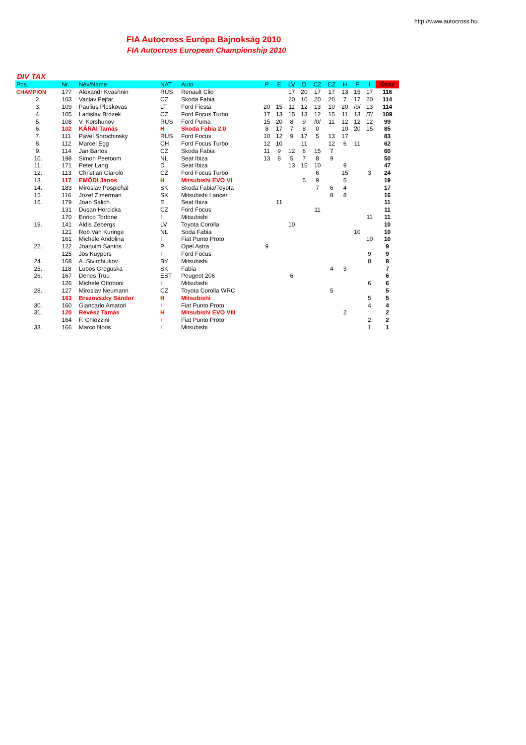http://www.autocross.hu
FIA Autocross Európa Bajnokság 2010
FIA Autocross European Championship 2010
DIV TAX
| Pos. | Nr. | Név/Name | NAT | Auto | P | E | LV | D | CZ | CZ | H | F | I | Össz |
| --- | --- | --- | --- | --- | --- | --- | --- | --- | --- | --- | --- | --- | --- | --- |
| CHAMPION | 177 | Alexandr Kvashnin | RUS | Renault Clio | | | 17 | 20 | 17 | 17 | 13 | 15 | 17 | 116 |
| 2. | 103 | Vaclav Fejfar | CZ | Skoda Fabia | | | 20 | 10 | 20 | 20 | 7 | 17 | 20 | 114 |
| 3. | 109 | Paulius Pleskovas | LT | Ford Fiesta | 20 | 15 | 11 | 12 | 13 | 10 | 20 | /9/ | 13 | 114 |
| 4. | 105 | Ladislav Brozek | CZ | Ford Focus Turbo | 17 | 13 | 15 | 13 | 12 | 15 | 11 | 13 | /7/ | 109 |
| 5. | 108 | V. Korshunov | RUS | Ford Puma | 15 | 20 | 8 | 9 | /0/ | 11 | 12 | 12 | 12 | 99 |
| 6. | 102 | KÁRAI Tamás | H | Skoda Fabia 2.0 | 8 | 17 | 7 | 8 | 0 | | 10 | 20 | 15 | 85 |
| 7. | 111 | Pavel Sorochinsky | RUS | Ford Focus | 10 | 12 | 9 | 17 | 5 | 13 | 17 | | | 83 |
| 8. | 112 | Marcel Egg | CH | Ford Focus Turbo | 12 | 10 | | 11 | | 12 | 6 | 11 | | 62 |
| 9. | 114 | Jan Bartos | CZ | Skoda Fabia | 11 | 9 | 12 | 6 | 15 | 7 | | | | 60 |
| 10. | 198 | Simon Peetoom | NL | Seat Ibiza | 13 | 8 | 5 | 7 | 8 | 9 | | | | 50 |
| 11. | 171 | Peter Lang | D | Seat Ibiza | | | 13 | 15 | 10 | | 9 | | | 47 |
| 12. | 113 | Christian Giarolo | CZ | Ford Focus Turbo | | | | | 6 | | 15 | | 3 | 24 |
| 13. | 117 | EMŐDI János | H | Mitsubishi EVO VI | | | | 5 | 9 | | 5 | | | 19 |
| 14. | 183 | Miroslav Pospichal | SK | Skoda Fabia/Toyota | | | | | 7 | 6 | 4 | | | 17 |
| 15. | 116 | Jozef Zimerman | SK | Mitsubishi Lancer | | | | | | 8 | 8 | | | 16 |
| 16. | 179 | Joan Salich | E | Seat Ibiza | | 11 | | | | | | | | 11 |
| | 131 | Dusan Horcicka | CZ | Ford Focus | | | | | 11 | | | | | 11 |
| | 170 | Enrico Tortone | I | Mitsubishi | | | | | | | | | 11 | 11 |
| 19. | 141 | Aldis Zebergs | LV | Toyota Corolla | | | 10 | | | | | | | 10 |
| | 121 | Rob Van Kuringe | NL | Soda Fabia | | | | | | | | 10 | | 10 |
| | 161 | Michele Andolina | I | Fiat Punto Proto | | | | | | | | | 10 | 10 |
| 22. | 122 | Joaquim Santos | P | Opel Astra | 9 | | | | | | | | | 9 |
| | 125 | Jos Kuypers | I | Ford Focus | | | | | | | | | 9 | 9 |
| 24. | 168 | A. Sivirchiukov | BY | Mitsubishi | | | | | | | | | 8 | 8 |
| 25. | 118 | Lubos Greguska | SK | Fabia | | | | | | 4 | 3 | | | 7 |
| 26. | 167 | Denes Truu | EST | Peugeot 206 | | | 6 | | | | | | | 6 |
| | 126 | Michele Ottoboni | I | Mitsubishi | | | | | | | | | 6 | 6 |
| 28. | 127 | Miroslav Neumann | CZ | Toyota Corolla WRC | | | | | | 5 | | | | 5 |
| | 163 | Brezovszky Sándor | H | Mitsubishi | | | | | | | | | 5 | 5 |
| 30. | 160 | Giancarlo Amatori | I | Fiat Punto Proto | | | | | | | | | 4 | 4 |
| 31. | 120 | Révész Tamás | H | Mitsubishi EVO VIII | | | | | | | 2 | | | 2 |
| | 164 | F. Chiozzini | I | Fiat Punto Proto | | | | | | | | | 2 | 2 |
| 33. | 166 | Marco Noris | I | Mitsubishi | | | | | | | | | 1 | 1 |